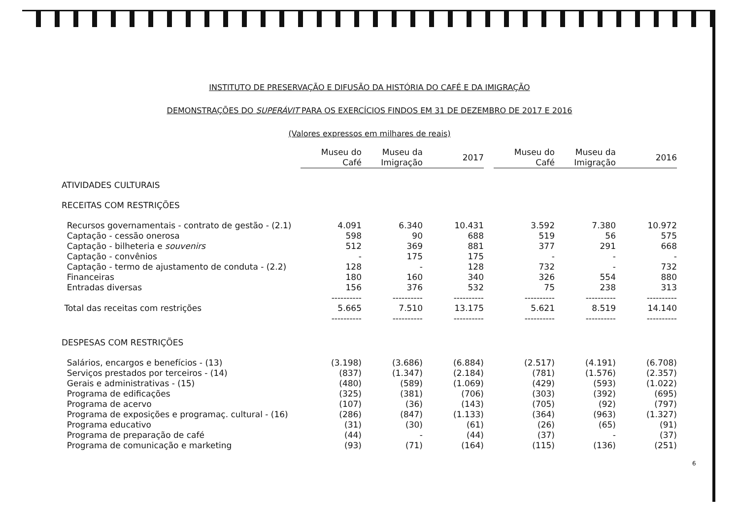INSTITUTO DE PRESERVAÇÃO E DIFUSÃO DA HISTÓRIA DO CAFÉ E DA IMIGRAÇÃO
DEMONSTRAÇÕES DO SUPERÁVIT PARA OS EXERCÍCIOS FINDOS EM 31 DE DEZEMBRO DE 2017 E 2016
(Valores expressos em milhares de reais)
| | Museu do Café | Museu da Imigração | 2017 | | Museu do Café | Museu da Imigração | 2016 |
| ATIVIDADES CULTURAIS | | | | | | | |
| RECEITAS COM RESTRIÇÕES | | | | | | | |
| Recursos governamentais - contrato de gestão - (2.1) | 4.091 | 6.340 | 10.431 | | 3.592 | 7.380 | 10.972 |
| Captação - cessão onerosa | 598 | 90 | 688 | | 519 | 56 | 575 |
| Captação - bilheteria e souvenirs | 512 | 369 | 881 | | 377 | 291 | 668 |
| Captação - convênios | - | 175 | 175 | | - | - | - |
| Captação - termo de ajustamento de conduta - (2.2) | 128 | - | 128 | | 732 | - | 732 |
| Financeiras | 180 | 160 | 340 | | 326 | 554 | 880 |
| Entradas diversas | 156 | 376 | 532 | | 75 | 238 | 313 |
| | ---------- | ---------- | ---------- | | ---------- | ---------- | ---------- |
| Total das receitas com restrições | 5.665 | 7.510 | 13.175 | | 5.621 | 8.519 | 14.140 |
| | ---------- | ---------- | ---------- | | ---------- | ---------- | ---------- |
| DESPESAS COM RESTRIÇÕES | | | | | | | |
| Salários, encargos e benefícios - (13) | (3.198) | (3.686) | (6.884) | | (2.517) | (4.191) | (6.708) |
| Serviços prestados por terceiros - (14) | (837) | (1.347) | (2.184) | | (781) | (1.576) | (2.357) |
| Gerais e administrativas - (15) | (480) | (589) | (1.069) | | (429) | (593) | (1.022) |
| Programa de edificações | (325) | (381) | (706) | | (303) | (392) | (695) |
| Programa de acervo | (107) | (36) | (143) | | (705) | (92) | (797) |
| Programa de exposições e programaç. cultural - (16) | (286) | (847) | (1.133) | | (364) | (963) | (1.327) |
| Programa educativo | (31) | (30) | (61) | | (26) | (65) | (91) |
| Programa de preparação de café | (44) | - | (44) | | (37) | - | (37) |
| Programa de comunicação e marketing | (93) | (71) | (164) | | (115) | (136) | (251) |
6